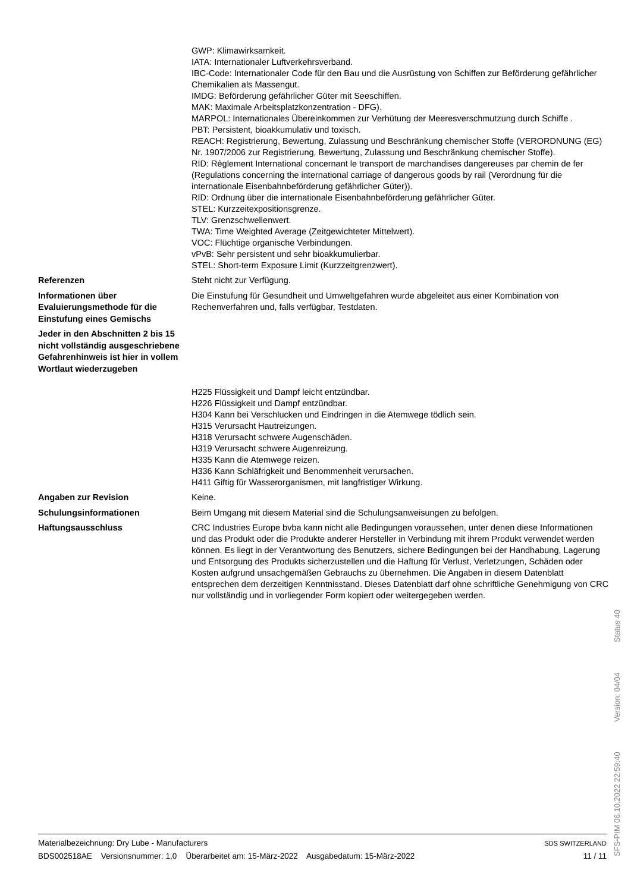GWP: Klimawirksamkeit.
IATA: Internationaler Luftverkehrsverband.
IBC-Code: Internationaler Code für den Bau und die Ausrüstung von Schiffen zur Beförderung gefährlicher Chemikalien als Massengut.
IMDG: Beförderung gefährlicher Güter mit Seeschiffen.
MAK: Maximale Arbeitsplatzkonzentration - DFG).
MARPOL: Internationales Übereinkommen zur Verhütung der Meeresverschmutzung durch Schiffe .
PBT: Persistent, bioakkumulativ und toxisch.
REACH: Registrierung, Bewertung, Zulassung und Beschränkung chemischer Stoffe (VERORDNUNG (EG) Nr. 1907/2006 zur Registrierung, Bewertung, Zulassung und Beschränkung chemischer Stoffe).
RID: Règlement International concernant le transport de marchandises dangereuses par chemin de fer (Regulations concerning the international carriage of dangerous goods by rail (Verordnung für die internationale Eisenbahnbeförderung gefährlicher Güter)).
RID: Ordnung über die internationale Eisenbahnbeförderung gefährlicher Güter.
STEL: Kurzzeitexpositionsgrenze.
TLV: Grenzschwellenwert.
TWA: Time Weighted Average (Zeitgewichteter Mittelwert).
VOC: Flüchtige organische Verbindungen.
vPvB: Sehr persistent und sehr bioakkumulierbar.
STEL: Short-term Exposure Limit (Kurzzeitgrenzwert).
Referenzen
Steht nicht zur Verfügung.
Informationen über Evaluierungsmethode für die Einstufung eines Gemischs
Die Einstufung für Gesundheit und Umweltgefahren wurde abgeleitet aus einer Kombination von Rechenverfahren und, falls verfügbar, Testdaten.
Jeder in den Abschnitten 2 bis 15 nicht vollständig ausgeschriebene Gefahrenhinweis ist hier in vollem Wortlaut wiederzugeben
H225 Flüssigkeit und Dampf leicht entzündbar.
H226 Flüssigkeit und Dampf entzündbar.
H304 Kann bei Verschlucken und Eindringen in die Atemwege tödlich sein.
H315 Verursacht Hautreizungen.
H318 Verursacht schwere Augenschäden.
H319 Verursacht schwere Augenreizung.
H335 Kann die Atemwege reizen.
H336 Kann Schläfrigkeit und Benommenheit verursachen.
H411 Giftig für Wasserorganismen, mit langfristiger Wirkung.
Angaben zur Revision
Keine.
Schulungsinformationen
Beim Umgang mit diesem Material sind die Schulungsanweisungen zu befolgen.
Haftungsausschluss
CRC Industries Europe bvba kann nicht alle Bedingungen voraussehen, unter denen diese Informationen und das Produkt oder die Produkte anderer Hersteller in Verbindung mit ihrem Produkt verwendet werden können. Es liegt in der Verantwortung des Benutzers, sichere Bedingungen bei der Handhabung, Lagerung und Entsorgung des Produkts sicherzustellen und die Haftung für Verlust, Verletzungen, Schäden oder Kosten aufgrund unsachgemäßen Gebrauchs zu übernehmen. Die Angaben in diesem Datenblatt entsprechen dem derzeitigen Kenntnisstand. Dieses Datenblatt darf ohne schriftliche Genehmigung von CRC nur vollständig und in vorliegender Form kopiert oder weitergegeben werden.
Materialbezeichnung: Dry Lube - Manufacturers
BDS002518AE Versionsnummer: 1,0 Überarbeitet am: 15-März-2022 Ausgabedatum: 15-März-2022
SDS SWITZERLAND
11 / 11
SFS-PIM 06.10.2022 22:59:40 Version: 04/04 Status 40